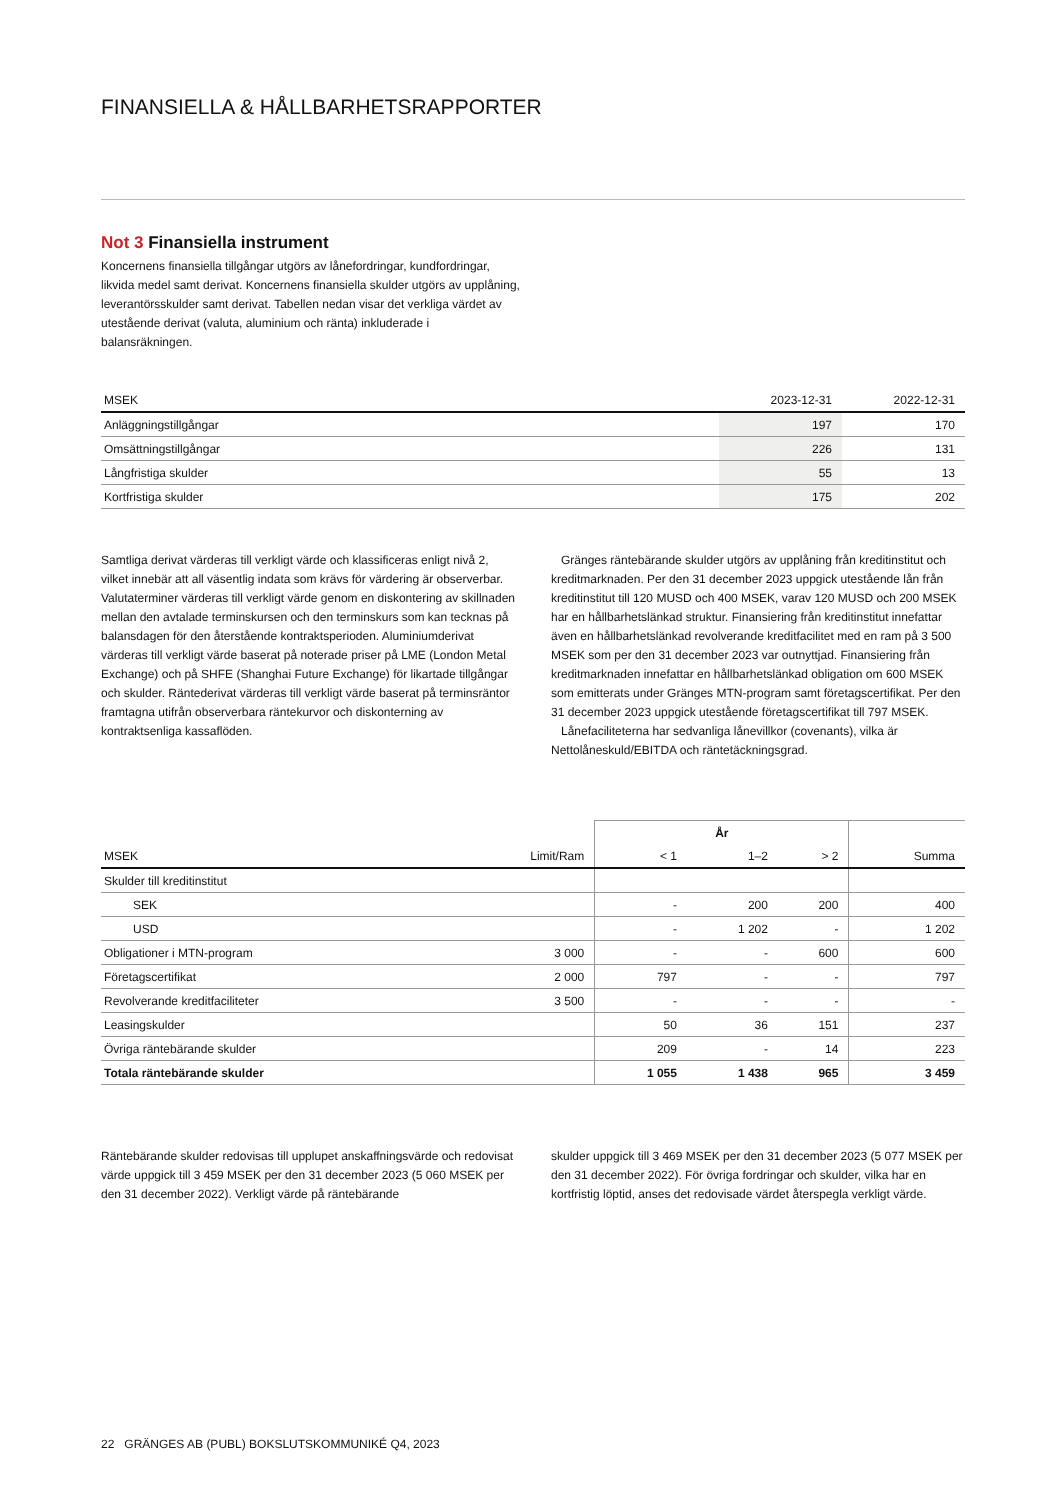FINANSIELLA & HÅLLBARHETSRAPPORTER
Not 3 Finansiella instrument
Koncernens finansiella tillgångar utgörs av lånefordringar, kundfordringar, likvida medel samt derivat. Koncernens finansiella skulder utgörs av upplåning, leverantörsskulder samt derivat. Tabellen nedan visar det verkliga värdet av utestående derivat (valuta, aluminium och ränta) inkluderade i balansräkningen.
| MSEK | 2023-12-31 | 2022-12-31 |
| --- | --- | --- |
| Anläggningstillgångar | 197 | 170 |
| Omsättningstillgångar | 226 | 131 |
| Långfristiga skulder | 55 | 13 |
| Kortfristiga skulder | 175 | 202 |
Samtliga derivat värderas till verkligt värde och klassificeras enligt nivå 2, vilket innebär att all väsentlig indata som krävs för värdering är observerbar. Valutaterminer värderas till verkligt värde genom en diskontering av skillnaden mellan den avtalade terminskursen och den terminskurs som kan tecknas på balansdagen för den återstående kontraktsperioden. Aluminiumderivat värderas till verkligt värde baserat på noterade priser på LME (London Metal Exchange) och på SHFE (Shanghai Future Exchange) för likartade tillgångar och skulder. Räntederivat värderas till verkligt värde baserat på terminsräntor framtagna utifrån observerbara räntekurvor och diskonterning av kontraktsenliga kassaflöden.
Gränges räntebärande skulder utgörs av upplåning från kreditinstitut och kreditmarknaden. Per den 31 december 2023 uppgick utestående lån från kreditinstitut till 120 MUSD och 400 MSEK, varav 120 MUSD och 200 MSEK har en hållbarhetslänkad struktur. Finansiering från kreditinstitut innefattar även en hållbarhetslänkad revolverande kreditfacilitet med en ram på 3 500 MSEK som per den 31 december 2023 var outnyttjad. Finansiering från kreditmarknaden innefattar en hållbarhetslänkad obligation om 600 MSEK som emitterats under Gränges MTN-program samt företagscertifikat. Per den 31 december 2023 uppgick utestående företagscertifikat till 797 MSEK.
Lånefaciliteterna har sedvanliga lånevillkor (covenants), vilka är Nettolåneskuld/EBITDA och räntetäckningsgrad.
| | | År | | | |
| --- | --- | --- | --- | --- | --- |
| MSEK | Limit/Ram | < 1 | 1–2 | > 2 | Summa |
| Skulder till kreditinstitut | | | | | |
| SEK | | - | 200 | 200 | 400 |
| USD | | - | 1 202 | - | 1 202 |
| Obligationer i MTN-program | 3 000 | - | - | 600 | 600 |
| Företagscertifikat | 2 000 | 797 | - | - | 797 |
| Revolverande kreditfaciliteter | 3 500 | - | - | - | - |
| Leasingskulder | | 50 | 36 | 151 | 237 |
| Övriga räntebärande skulder | | 209 | - | 14 | 223 |
| Totala räntebärande skulder | | 1 055 | 1 438 | 965 | 3 459 |
Räntebärande skulder redovisas till upplupet anskaffningsvärde och redovisat värde uppgick till 3 459 MSEK per den 31 december 2023 (5 060 MSEK per den 31 december 2022). Verkligt värde på räntebärande
skulder uppgick till 3 469 MSEK per den 31 december 2023 (5 077 MSEK per den 31 december 2022). För övriga fordringar och skulder, vilka har en kortfristig löptid, anses det redovisade värdet återspegla verkligt värde.
22 GRÄNGES AB (PUBL) BOKSLUTSKOMMUNIKÉ Q4, 2023